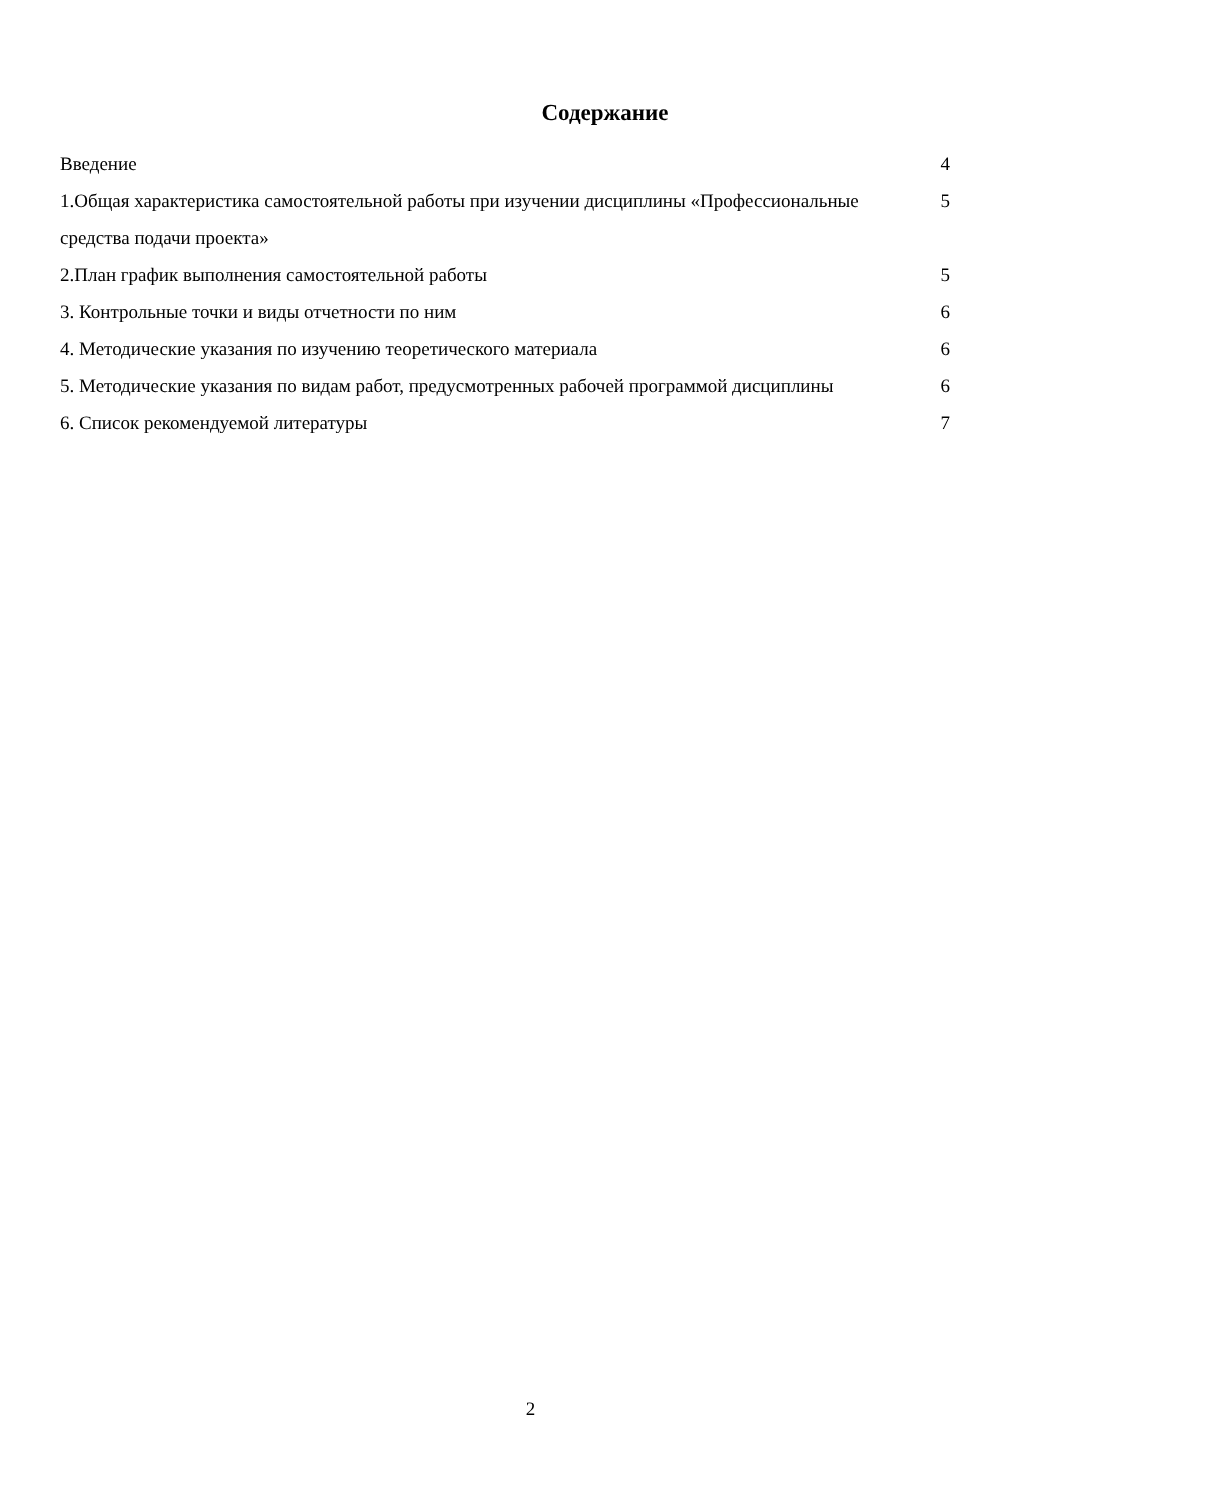Содержание
Введение 4
1.Общая характеристика самостоятельной работы при изучении дисциплины «Профессиональные средства подачи проекта» 5
2.План график выполнения самостоятельной работы 5
3. Контрольные точки и виды отчетности по ним 6
4. Методические указания по изучению теоретического материала 6
5. Методические указания по видам работ, предусмотренных рабочей программой дисциплины 6
6. Список рекомендуемой литературы 7
2